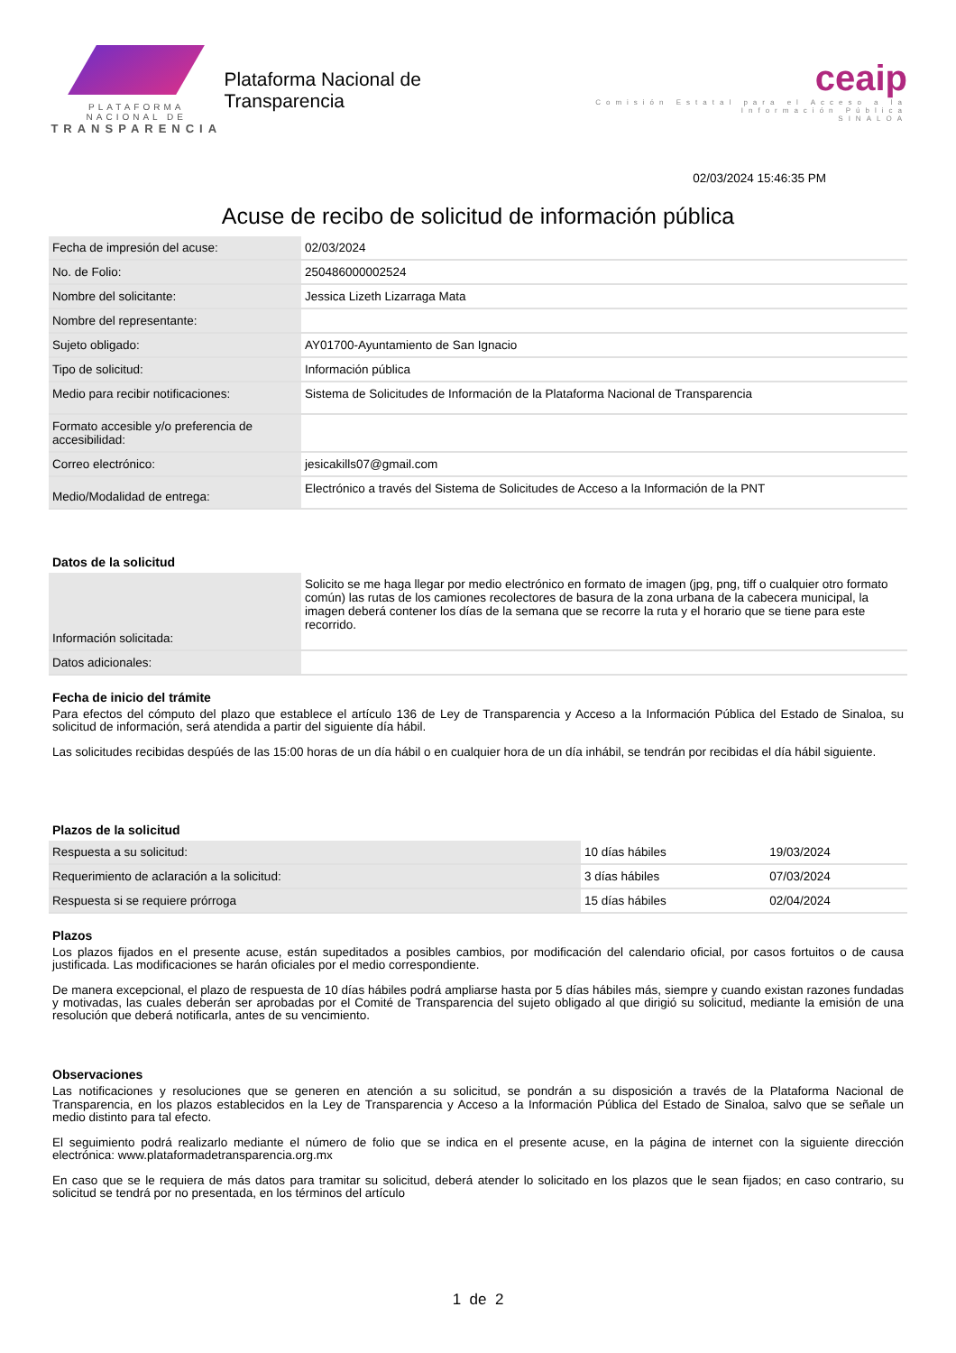PLATAFORMA NACIONAL DE
TRANSPARENCIA
Plataforma Nacional de Transparencia
ceaip
Comisión Estatal para el Acceso a la Información Pública
SINALOA
02/03/2024 15:46:35 PM
Acuse de recibo de solicitud de información pública
| Fecha de impresión del acuse: | 02/03/2024 |
| No. de Folio: | 250486000002524 |
| Nombre del solicitante: | Jessica Lizeth Lizarraga Mata |
| Nombre del representante: | |
| Sujeto obligado: | AY01700-Ayuntamiento de San Ignacio |
| Tipo de solicitud: | Información pública |
| Medio para recibir notificaciones: | Sistema de Solicitudes de Información de la Plataforma Nacional de Transparencia |
| Formato accesible y/o preferencia de accesibilidad: | |
| Correo electrónico: | jesicakills07@gmail.com |
| Medio/Modalidad de entrega: | Electrónico a través del Sistema de Solicitudes de Acceso a la Información de la PNT |
Datos de la solicitud
| Información solicitada: | Solicito se me haga llegar por medio electrónico en formato de imagen (jpg, png, tiff o cualquier otro formato común) las rutas de los camiones recolectores de basura de la zona urbana de la cabecera municipal, la imagen deberá contener los días de la semana que se recorre la ruta y el horario que se tiene para este recorrido. |
| Datos adicionales: | |
Fecha de inicio del trámite
Para efectos del cómputo del plazo que establece el artículo 136 de Ley de Transparencia y Acceso a la Información Pública del Estado de Sinaloa, su solicitud de información, será atendida a partir del siguiente día hábil.
Las solicitudes recibidas despúés de las 15:00 horas de un día hábil o en cualquier hora de un día inhábil, se tendrán por recibidas el día hábil siguiente.
Plazos de la solicitud
| Respuesta a su solicitud: | 10 días hábiles | 19/03/2024 |
| Requerimiento de aclaración a la solicitud: | 3 días hábiles | 07/03/2024 |
| Respuesta si se requiere prórroga | 15 días hábiles | 02/04/2024 |
Plazos
Los plazos fijados en el presente acuse, están supeditados a posibles cambios, por modificación del calendario oficial, por casos fortuitos o de causa justificada. Las modificaciones se harán oficiales por el medio correspondiente.
De manera excepcional, el plazo de respuesta de 10 días hábiles podrá ampliarse hasta por 5 días hábiles más, siempre y cuando existan razones fundadas y motivadas, las cuales deberán ser aprobadas por el Comité de Transparencia del sujeto obligado al que dirigió su solicitud, mediante la emisión de una resolución que deberá notificarla, antes de su vencimiento.
Observaciones
Las notificaciones y resoluciones que se generen en atención a su solicitud, se pondrán a su disposición a través de la Plataforma Nacional de Transparencia, en los plazos establecidos en la Ley de Transparencia y Acceso a la Información Pública del Estado de Sinaloa, salvo que se señale un medio distinto para tal efecto.
El seguimiento podrá realizarlo mediante el número de folio que se indica en el presente acuse, en la página de internet con la siguiente dirección electrónica: www.plataformadetransparencia.org.mx
En caso que se le requiera de más datos para tramitar su solicitud, deberá atender lo solicitado en los plazos que le sean fijados; en caso contrario, su solicitud se tendrá por no presentada, en los términos del artículo
1 de 2